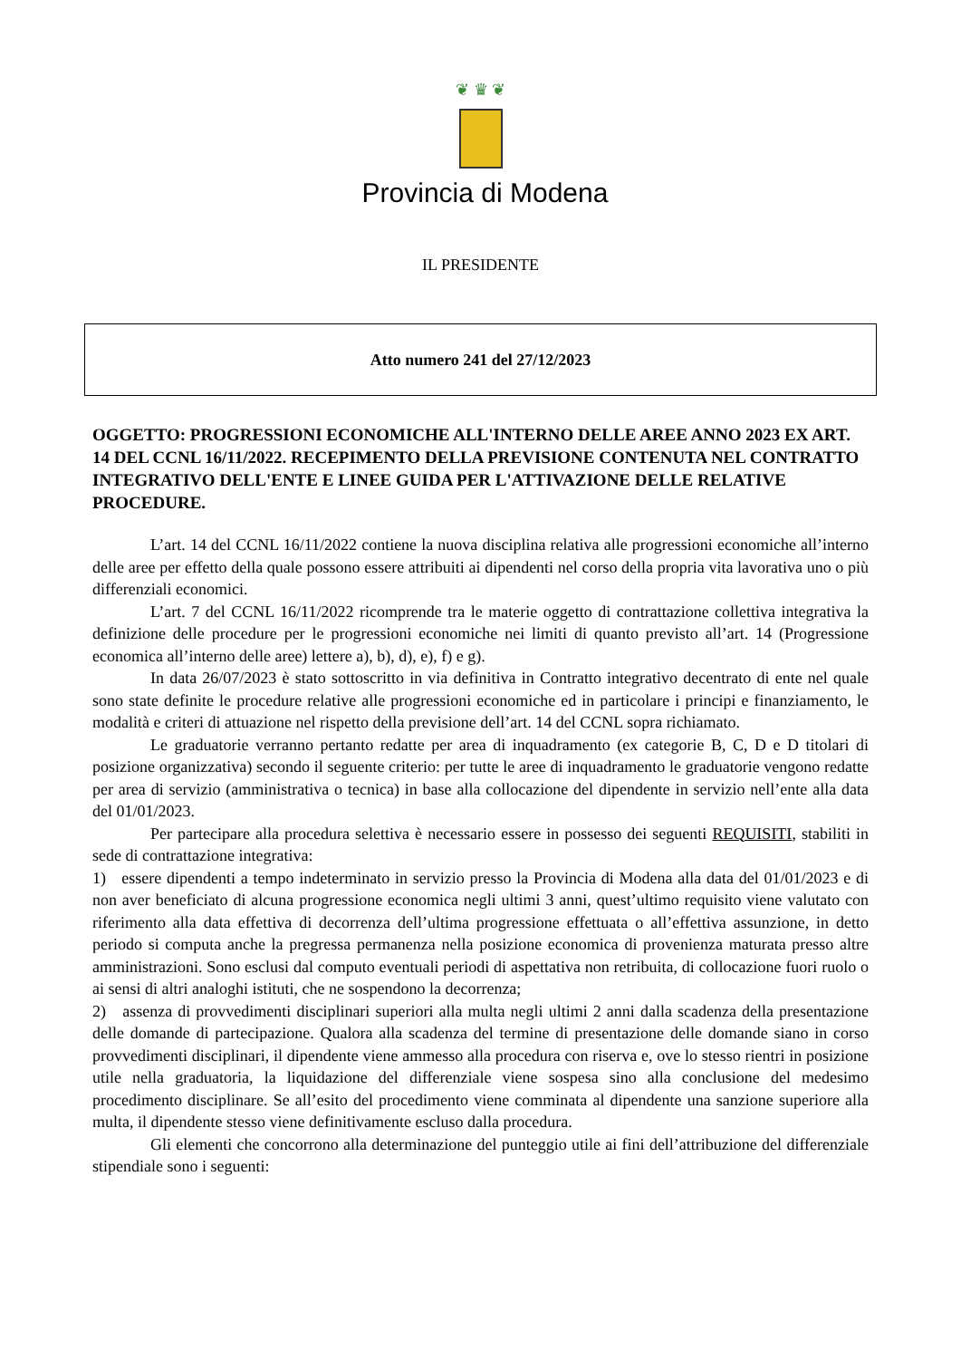❦ ♛ ❦
Provincia di Modena
IL PRESIDENTE
Atto numero 241 del 27/12/2023
OGGETTO: PROGRESSIONI ECONOMICHE ALL'INTERNO DELLE AREE ANNO 2023 EX ART. 14 DEL CCNL 16/11/2022. RECEPIMENTO DELLA PREVISIONE CONTENUTA NEL CONTRATTO INTEGRATIVO DELL'ENTE E LINEE GUIDA PER L'ATTIVAZIONE DELLE RELATIVE PROCEDURE.
L’art. 14 del CCNL 16/11/2022 contiene la nuova disciplina relativa alle progressioni economiche all’interno delle aree per effetto della quale possono essere attribuiti ai dipendenti nel corso della propria vita lavorativa uno o più differenziali economici.
L’art. 7 del CCNL 16/11/2022 ricomprende tra le materie oggetto di contrattazione collettiva integrativa la definizione delle procedure per le progressioni economiche nei limiti di quanto previsto all’art. 14 (Progressione economica all’interno delle aree) lettere a), b), d), e), f) e g).
In data 26/07/2023 è stato sottoscritto in via definitiva in Contratto integrativo decentrato di ente nel quale sono state definite le procedure relative alle progressioni economiche ed in particolare i principi e finanziamento, le modalità e criteri di attuazione nel rispetto della previsione dell’art. 14 del CCNL sopra richiamato.
Le graduatorie verranno pertanto redatte per area di inquadramento (ex categorie B, C, D e D titolari di posizione organizzativa) secondo il seguente criterio: per tutte le aree di inquadramento le graduatorie vengono redatte per area di servizio (amministrativa o tecnica) in base alla collocazione del dipendente in servizio nell’ente alla data del 01/01/2023.
Per partecipare alla procedura selettiva è necessario essere in possesso dei seguenti REQUISITI, stabiliti in sede di contrattazione integrativa:
1) essere dipendenti a tempo indeterminato in servizio presso la Provincia di Modena alla data del 01/01/2023 e di non aver beneficiato di alcuna progressione economica negli ultimi 3 anni, quest’ultimo requisito viene valutato con riferimento alla data effettiva di decorrenza dell’ultima progressione effettuata o all’effettiva assunzione, in detto periodo si computa anche la pregressa permanenza nella posizione economica di provenienza maturata presso altre amministrazioni. Sono esclusi dal computo eventuali periodi di aspettativa non retribuita, di collocazione fuori ruolo o ai sensi di altri analoghi istituti, che ne sospendono la decorrenza;
2) assenza di provvedimenti disciplinari superiori alla multa negli ultimi 2 anni dalla scadenza della presentazione delle domande di partecipazione. Qualora alla scadenza del termine di presentazione delle domande siano in corso provvedimenti disciplinari, il dipendente viene ammesso alla procedura con riserva e, ove lo stesso rientri in posizione utile nella graduatoria, la liquidazione del differenziale viene sospesa sino alla conclusione del medesimo procedimento disciplinare. Se all’esito del procedimento viene comminata al dipendente una sanzione superiore alla multa, il dipendente stesso viene definitivamente escluso dalla procedura.
Gli elementi che concorrono alla determinazione del punteggio utile ai fini dell’attribuzione del differenziale stipendiale sono i seguenti: